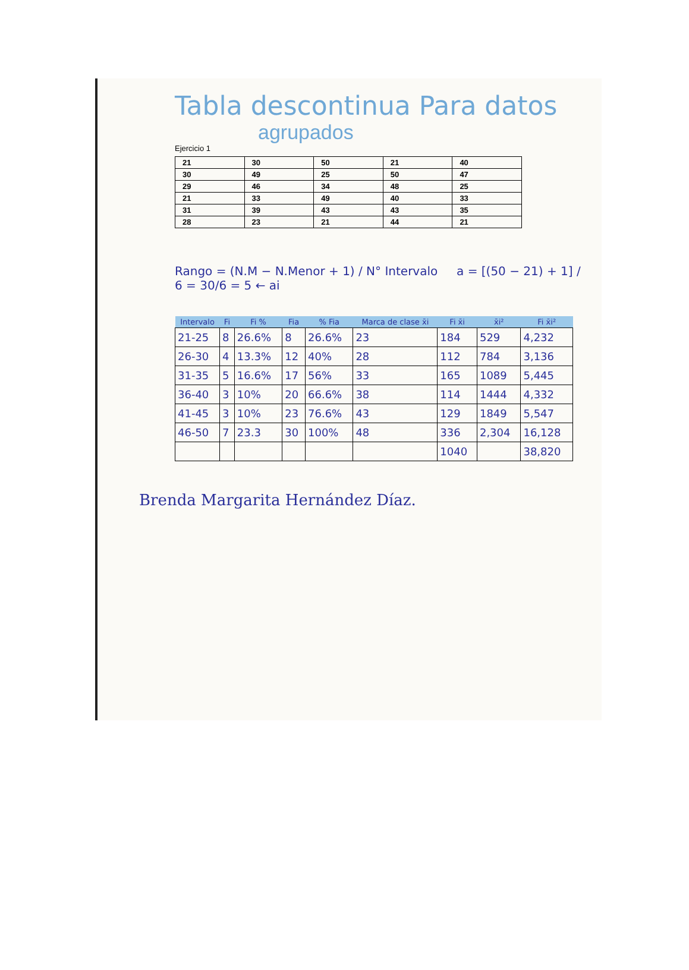Tabla descontinua Para datos
agrupados
Ejercicio 1
| 21 | 30 | 50 | 21 | 40 |
| 30 | 49 | 25 | 50 | 47 |
| 29 | 46 | 34 | 48 | 25 |
| 21 | 33 | 49 | 40 | 33 |
| 31 | 39 | 43 | 43 | 35 |
| 28 | 23 | 21 | 44 | 21 |
Rango = (N.M − N.Menor + 1) / N° Intervalo a = [(50 − 21) + 1] / 6 = 30/6 = 5 ← ai
| Intervalo | Fi | Fi % | Fia | % Fia | Marca de clase x̄i | Fi x̄i | x̄i² | Fi x̄i² |
| --- | --- | --- | --- | --- | --- | --- | --- | --- |
| 21-25 | 8 | 26.6% | 8 | 26.6% | 23 | 184 | 529 | 4,232 |
| 26-30 | 4 | 13.3% | 12 | 40% | 28 | 112 | 784 | 3,136 |
| 31-35 | 5 | 16.6% | 17 | 56% | 33 | 165 | 1089 | 5,445 |
| 36-40 | 3 | 10% | 20 | 66.6% | 38 | 114 | 1444 | 4,332 |
| 41-45 | 3 | 10% | 23 | 76.6% | 43 | 129 | 1849 | 5,547 |
| 46-50 | 7 | 23.3 | 30 | 100% | 48 | 336 | 2,304 | 16,128 |
| | | | | | | 1040 | | 38,820 |
Brenda Margarita Hernández Díaz.